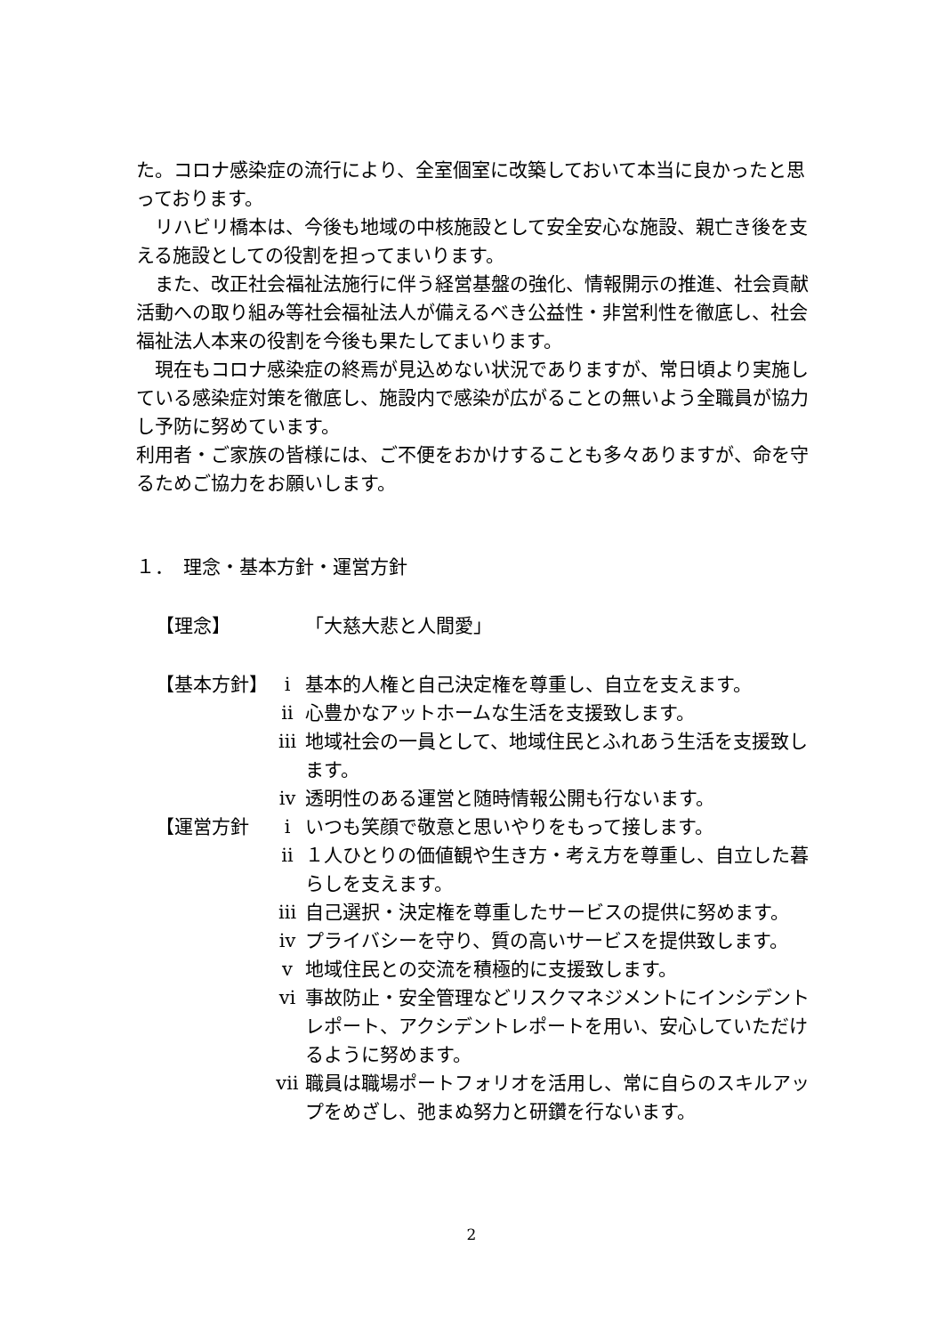た。コロナ感染症の流行により、全室個室に改築しておいて本当に良かったと思っております。
リハビリ橋本は、今後も地域の中核施設として安全安心な施設、親亡き後を支える施設としての役割を担ってまいります。
また、改正社会福祉法施行に伴う経営基盤の強化、情報開示の推進、社会貢献活動への取り組み等社会福祉法人が備えるべき公益性・非営利性を徹底し、社会福祉法人本来の役割を今後も果たしてまいります。
現在もコロナ感染症の終焉が見込めない状況でありますが、常日頃より実施している感染症対策を徹底し、施設内で感染が広がることの無いよう全職員が協力し予防に努めています。
利用者・ご家族の皆様には、ご不便をおかけすることも多々ありますが、命を守るためご協力をお願いします。
１．　理念・基本方針・運営方針
【理念】 「大慈大悲と人間愛」
【基本方針】 ⅰ 基本的人権と自己決定権を尊重し、自立を支えます。
ⅱ 心豊かなアットホームな生活を支援致します。
ⅲ 地域社会の一員として、地域住民とふれあう生活を支援致します。
ⅳ 透明性のある運営と随時情報公開も行ないます。
【運営方針 ⅰ いつも笑顔で敬意と思いやりをもって接します。
ⅱ １人ひとりの価値観や生き方・考え方を尊重し、自立した暮らしを支えます。
ⅲ 自己選択・決定権を尊重したサービスの提供に努めます。
ⅳ プライバシーを守り、質の高いサービスを提供致します。
ⅴ 地域住民との交流を積極的に支援致します。
ⅵ 事故防止・安全管理などリスクマネジメントにインシデントレポート、アクシデントレポートを用い、安心していただけるように努めます。
ⅶ 職員は職場ポートフォリオを活用し、常に自らのスキルアップをめざし、弛まぬ努力と研鑽を行ないます。
2